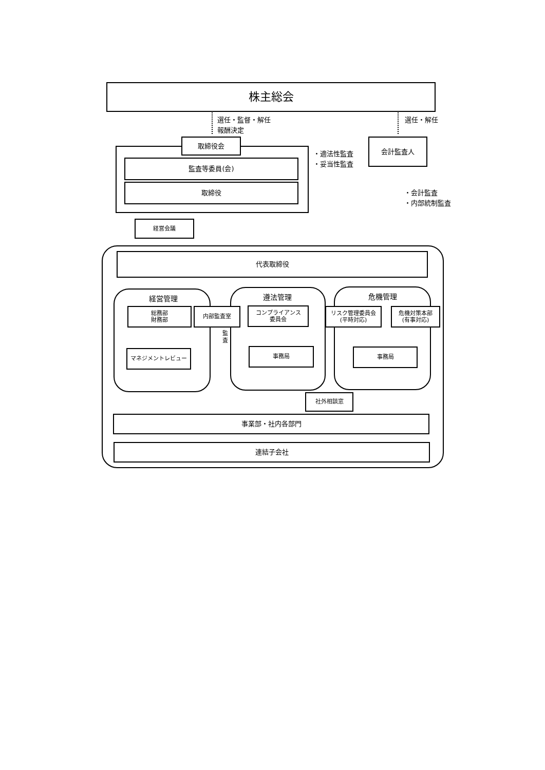株主総会
選任・監督・解任
報酬決定
選任・解任
取締役会
監査等委員(会)
取締役
・適法性監査
・妥当性監査
会計監査人
・会計監査
・内部統制監査
経営会議
代表取締役
経営管理 遵法管理 危機管理
総務部
財務部
内部監査室
監
査
コンプライアンス
委員会
リスク管理委員会
(平時対応)
危機対策本部
(有事対応)
マネジメントレビュー 事務局 事務局
社外相談窓
事業部・社内各部門
連結子会社